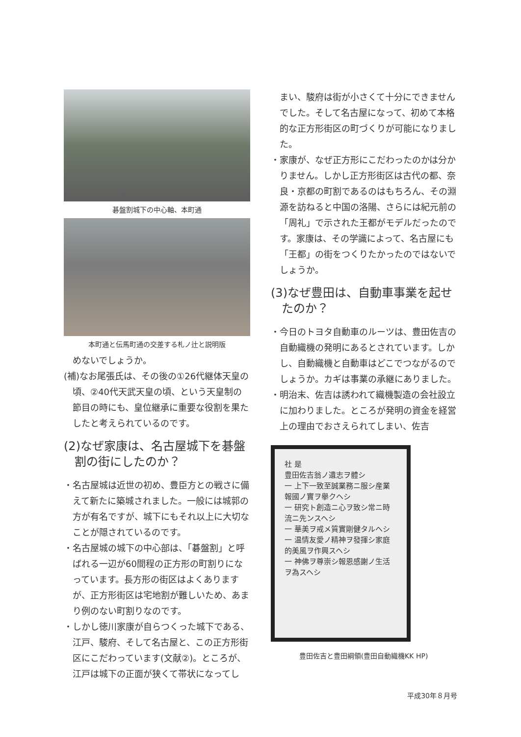碁盤割城下の中心軸、本町通
本町通と伝馬町通の交差する札ノ辻と説明版
めないでしょうか。
(補)なお尾張氏は、その後の①26代継体天皇の頃、②40代天武天皇の頃、という天皇制の節目の時にも、皇位継承に重要な役割を果たしたと考えられているのです。
(2)なぜ家康は、名古屋城下を碁盤割の街にしたのか？
・名古屋城は近世の初め、豊臣方との戦さに備えて新たに築城されました。一般には城郭の方が有名ですが、城下にもそれ以上に大切なことが隠されているのです。
・名古屋城の城下の中心部は、「碁盤割」と呼ばれる一辺が60間程の正方形の町割りになっています。長方形の街区はよくありますが、正方形街区は宅地割が難しいため、あまり例のない町割りなのです。
・しかし徳川家康が自らつくった城下である、江戸、駿府、そして名古屋と、この正方形街区にこだわっています(文献②)。ところが、江戸は城下の正面が狭くて帯状になってし
まい、駿府は街が小さくて十分にできませんでした。そして名古屋になって、初めて本格的な正方形街区の町づくりが可能になりました。
・家康が、なぜ正方形にこだわったのかは分かりません。しかし正方形街区は古代の都、奈良・京都の町割であるのはもちろん、その淵源を訪ねると中国の洛陽、さらには紀元前の「周礼」で示された王都がモデルだったのです。家康は、その学識によって、名古屋にも「王都」の街をつくりたかったのではないでしょうか。
(3)なぜ豊田は、自動車事業を起せたのか？
・今日のトヨタ自動車のルーツは、豊田佐吉の自動織機の発明にあるとされています。しかし、自動織機と自動車はどこでつながるのでしょうか。カギは事業の承継にありました。
・明治末、佐吉は誘われて織機製造の会社設立に加わりました。ところが発明の資金を経営上の理由でおさえられてしまい、佐吉
社 是
豊田佐吉翁ノ遺志ヲ體シ
一 上下一致至誠業務ニ服シ産業報國ノ實ヲ擧クヘシ
一 研究ト創造ニ心ヲ致シ常ニ時流ニ先ンスヘシ
一 華美ヲ戒メ質實剛健タルヘシ
一 温情友愛ノ精神ヲ發揮シ家庭的美風ヲ作興スヘシ
一 神佛ヲ尊崇シ報恩感謝ノ生活ヲ為スヘシ
豊田佐吉と豊田綱領(豊田自動織機KK HP)
平成30年８月号